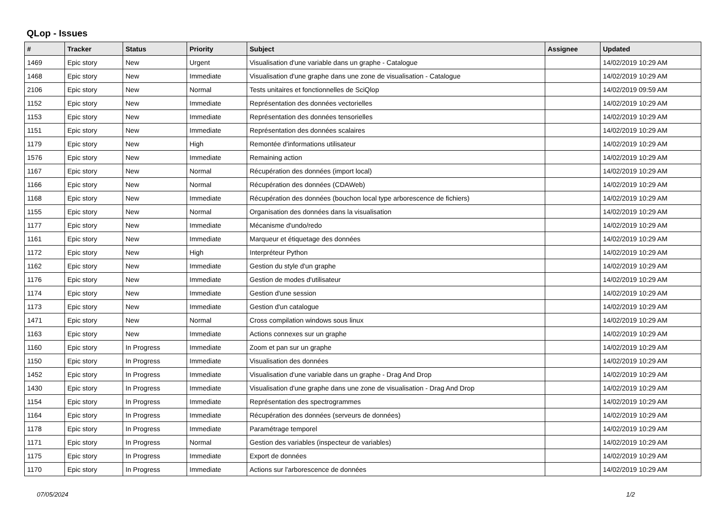QLop - Issues
| # | Tracker | Status | Priority | Subject | Assignee | Updated |
| --- | --- | --- | --- | --- | --- | --- |
| 1469 | Epic story | New | Urgent | Visualisation d'une variable dans un graphe - Catalogue | | 14/02/2019 10:29 AM |
| 1468 | Epic story | New | Immediate | Visualisation d'une graphe dans une zone de visualisation - Catalogue | | 14/02/2019 10:29 AM |
| 2106 | Epic story | New | Normal | Tests unitaires et fonctionnelles de SciQlop | | 14/02/2019 09:59 AM |
| 1152 | Epic story | New | Immediate | Représentation des données vectorielles | | 14/02/2019 10:29 AM |
| 1153 | Epic story | New | Immediate | Représentation des données tensorielles | | 14/02/2019 10:29 AM |
| 1151 | Epic story | New | Immediate | Représentation des données scalaires | | 14/02/2019 10:29 AM |
| 1179 | Epic story | New | High | Remontée d'informations utilisateur | | 14/02/2019 10:29 AM |
| 1576 | Epic story | New | Immediate | Remaining action | | 14/02/2019 10:29 AM |
| 1167 | Epic story | New | Normal | Récupération des données (import local) | | 14/02/2019 10:29 AM |
| 1166 | Epic story | New | Normal | Récupération des données (CDAWeb) | | 14/02/2019 10:29 AM |
| 1168 | Epic story | New | Immediate | Récupération des données (bouchon local type arborescence de fichiers) | | 14/02/2019 10:29 AM |
| 1155 | Epic story | New | Normal | Organisation des données dans la visualisation | | 14/02/2019 10:29 AM |
| 1177 | Epic story | New | Immediate | Mécanisme d'undo/redo | | 14/02/2019 10:29 AM |
| 1161 | Epic story | New | Immediate | Marqueur et étiquetage des données | | 14/02/2019 10:29 AM |
| 1172 | Epic story | New | High | Interpréteur Python | | 14/02/2019 10:29 AM |
| 1162 | Epic story | New | Immediate | Gestion du style d'un graphe | | 14/02/2019 10:29 AM |
| 1176 | Epic story | New | Immediate | Gestion de modes d'utilisateur | | 14/02/2019 10:29 AM |
| 1174 | Epic story | New | Immediate | Gestion d'une session | | 14/02/2019 10:29 AM |
| 1173 | Epic story | New | Immediate | Gestion d'un catalogue | | 14/02/2019 10:29 AM |
| 1471 | Epic story | New | Normal | Cross compilation windows sous linux | | 14/02/2019 10:29 AM |
| 1163 | Epic story | New | Immediate | Actions connexes sur un graphe | | 14/02/2019 10:29 AM |
| 1160 | Epic story | In Progress | Immediate | Zoom et pan sur un graphe | | 14/02/2019 10:29 AM |
| 1150 | Epic story | In Progress | Immediate | Visualisation des données | | 14/02/2019 10:29 AM |
| 1452 | Epic story | In Progress | Immediate | Visualisation d'une variable dans un graphe - Drag And Drop | | 14/02/2019 10:29 AM |
| 1430 | Epic story | In Progress | Immediate | Visualisation d'une graphe dans une zone de visualisation - Drag And Drop | | 14/02/2019 10:29 AM |
| 1154 | Epic story | In Progress | Immediate | Représentation des spectrogrammes | | 14/02/2019 10:29 AM |
| 1164 | Epic story | In Progress | Immediate | Récupération des données (serveurs de données) | | 14/02/2019 10:29 AM |
| 1178 | Epic story | In Progress | Immediate | Paramétrage temporel | | 14/02/2019 10:29 AM |
| 1171 | Epic story | In Progress | Normal | Gestion des variables (inspecteur de variables) | | 14/02/2019 10:29 AM |
| 1175 | Epic story | In Progress | Immediate | Export de données | | 14/02/2019 10:29 AM |
| 1170 | Epic story | In Progress | Immediate | Actions sur l'arborescence de données | | 14/02/2019 10:29 AM |
07/05/2024 1/2